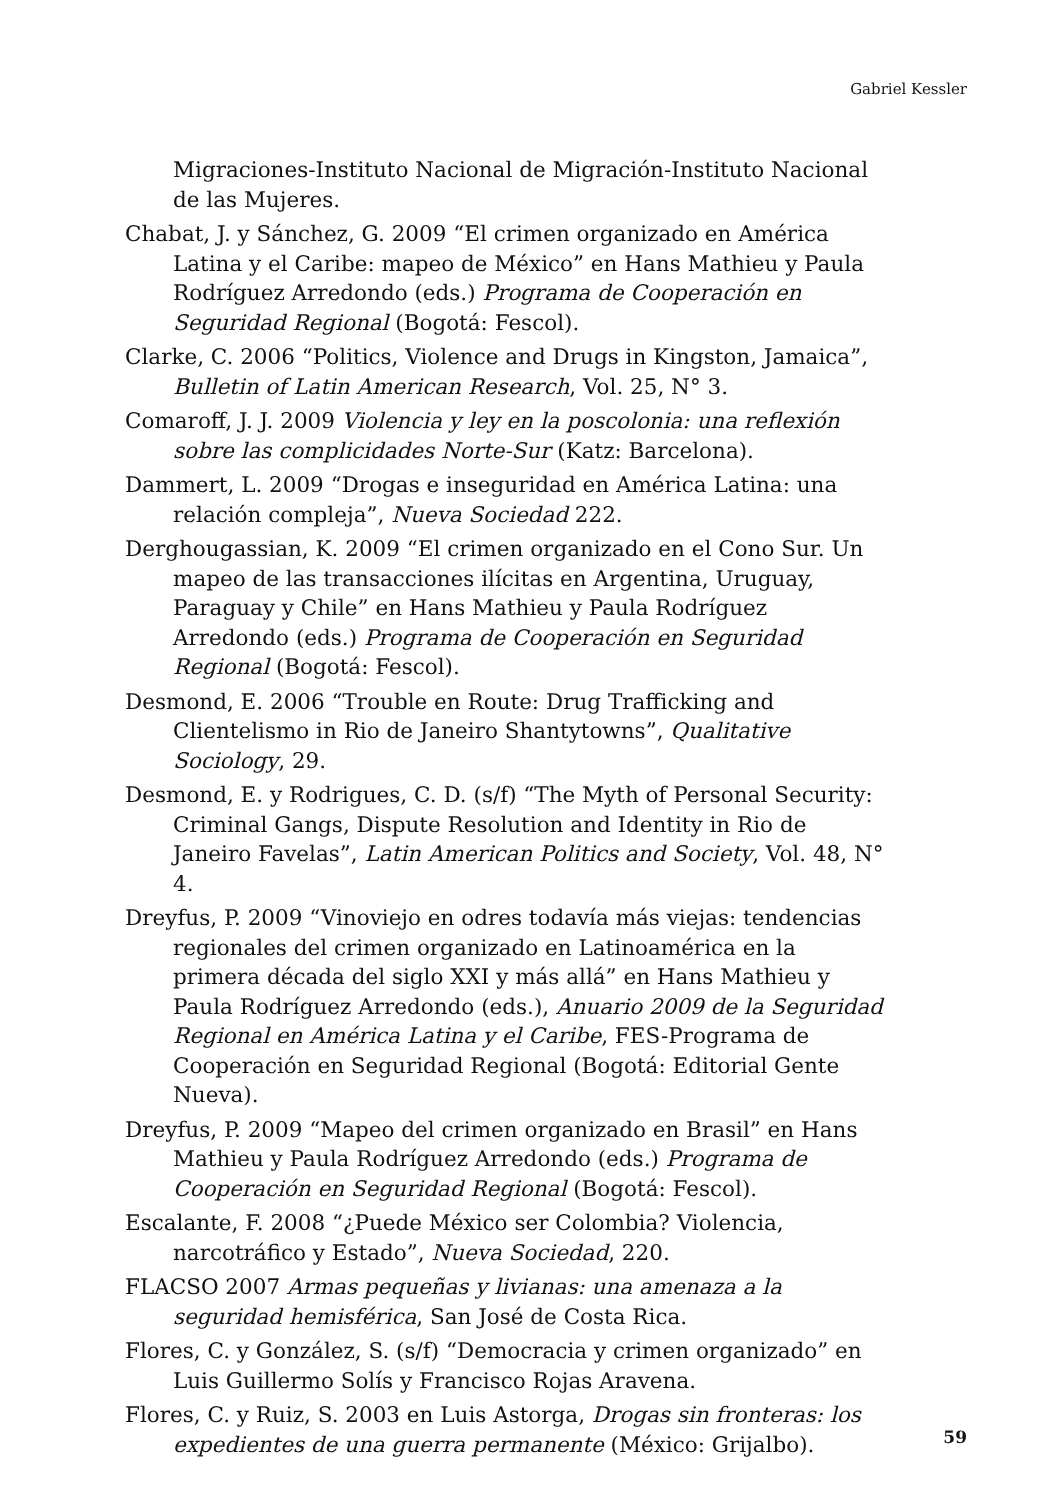Gabriel Kessler
Migraciones-Instituto Nacional de Migración-Instituto Nacional de las Mujeres.
Chabat, J. y Sánchez, G. 2009 “El crimen organizado en América Latina y el Caribe: mapeo de México” en Hans Mathieu y Paula Rodríguez Arredondo (eds.) Programa de Cooperación en Seguridad Regional (Bogotá: Fescol).
Clarke, C. 2006 “Politics, Violence and Drugs in Kingston, Jamaica”, Bulletin of Latin American Research, Vol. 25, N° 3.
Comaroff, J. J. 2009 Violencia y ley en la poscolonia: una reflexión sobre las complicidades Norte-Sur (Katz: Barcelona).
Dammert, L. 2009 “Drogas e inseguridad en América Latina: una relación compleja”, Nueva Sociedad 222.
Derghougassian, K. 2009 “El crimen organizado en el Cono Sur. Un mapeo de las transacciones ilícitas en Argentina, Uruguay, Paraguay y Chile” en Hans Mathieu y Paula Rodríguez Arredondo (eds.) Programa de Cooperación en Seguridad Regional (Bogotá: Fescol).
Desmond, E. 2006 “Trouble en Route: Drug Trafficking and Clientelismo in Rio de Janeiro Shantytowns”, Qualitative Sociology, 29.
Desmond, E. y Rodrigues, C. D. (s/f) “The Myth of Personal Security: Criminal Gangs, Dispute Resolution and Identity in Rio de Janeiro Favelas”, Latin American Politics and Society, Vol. 48, N° 4.
Dreyfus, P. 2009 “Vinoviejo en odres todavía más viejas: tendencias regionales del crimen organizado en Latinoamérica en la primera década del siglo XXI y más allá” en Hans Mathieu y Paula Rodríguez Arredondo (eds.), Anuario 2009 de la Seguridad Regional en América Latina y el Caribe, FES-Programa de Cooperación en Seguridad Regional (Bogotá: Editorial Gente Nueva).
Dreyfus, P. 2009 “Mapeo del crimen organizado en Brasil” en Hans Mathieu y Paula Rodríguez Arredondo (eds.) Programa de Cooperación en Seguridad Regional (Bogotá: Fescol).
Escalante, F. 2008 “¿Puede México ser Colombia? Violencia, narcotráfico y Estado”, Nueva Sociedad, 220.
FLACSO 2007 Armas pequeñas y livianas: una amenaza a la seguridad hemisférica, San José de Costa Rica.
Flores, C. y González, S. (s/f) “Democracia y crimen organizado” en Luis Guillermo Solís y Francisco Rojas Aravena.
Flores, C. y Ruiz, S. 2003 en Luis Astorga, Drogas sin fronteras: los expedientes de una guerra permanente (México: Grijalbo).
59